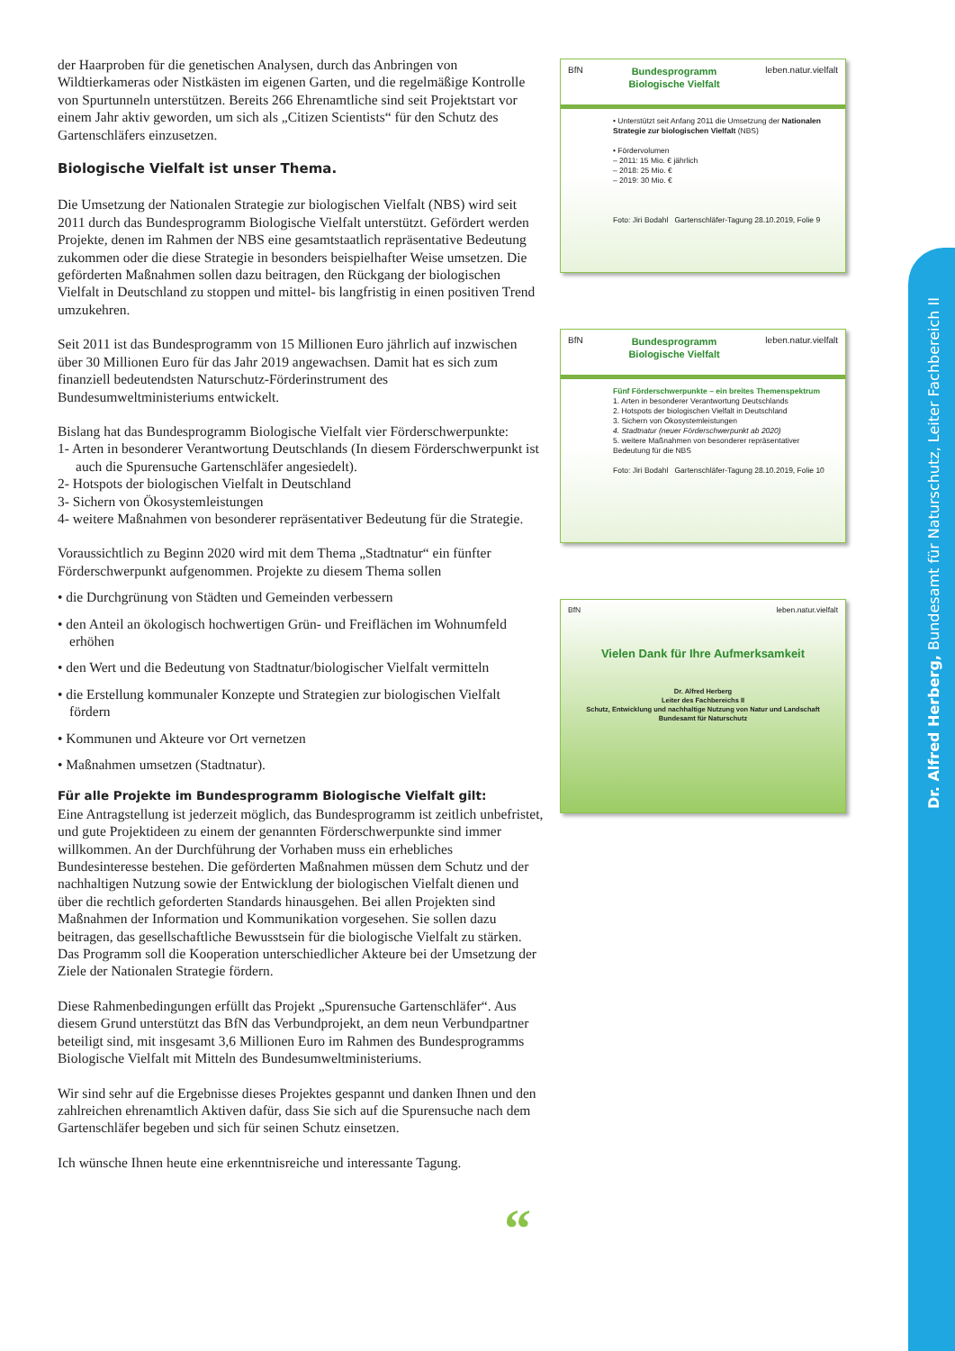der Haarproben für die genetischen Analysen, durch das Anbringen von Wildtierkameras oder Nistkästen im eigenen Garten, und die regelmäßige Kontrolle von Spurtunneln unterstützen. Bereits 266 Ehrenamtliche sind seit Projektstart vor einem Jahr aktiv geworden, um sich als „Citizen Scientists“ für den Schutz des Gartenschläfers einzusetzen.
Biologische Vielfalt ist unser Thema.
Die Umsetzung der Nationalen Strategie zur biologischen Vielfalt (NBS) wird seit 2011 durch das Bundesprogramm Biologische Vielfalt unterstützt. Gefördert werden Projekte, denen im Rahmen der NBS eine gesamtstaatlich repräsentative Bedeutung zukommen oder die diese Strategie in besonders beispielhafter Weise umsetzen. Die geförderten Maßnahmen sollen dazu beitragen, den Rückgang der biologischen Vielfalt in Deutschland zu stoppen und mittel- bis langfristig in einen positiven Trend umzukehren.
Seit 2011 ist das Bundesprogramm von 15 Millionen Euro jährlich auf inzwischen über 30 Millionen Euro für das Jahr 2019 angewachsen. Damit hat es sich zum finanziell bedeutendsten Naturschutz-Förderinstrument des Bundesumweltministeriums entwickelt.
Bislang hat das Bundesprogramm Biologische Vielfalt vier Förderschwerpunkte:
1- Arten in besonderer Verantwortung Deutschlands (In diesem Förderschwerpunkt ist auch die Spurensuche Gartenschläfer angesiedelt).
2- Hotspots der biologischen Vielfalt in Deutschland
3- Sichern von Ökosystemleistungen
4- weitere Maßnahmen von besonderer repräsentativer Bedeutung für die Strategie.
Voraussichtlich zu Beginn 2020 wird mit dem Thema „Stadtnatur“ ein fünfter Förderschwerpunkt aufgenommen. Projekte zu diesem Thema sollen
• die Durchgrünung von Städten und Gemeinden verbessern
• den Anteil an ökologisch hochwertigen Grün- und Freiflächen im Wohnumfeld erhöhen
• den Wert und die Bedeutung von Stadtnatur/biologischer Vielfalt vermitteln
• die Erstellung kommunaler Konzepte und Strategien zur biologischen Vielfalt fördern
• Kommunen und Akteure vor Ort vernetzen
• Maßnahmen umsetzen (Stadtnatur).
Für alle Projekte im Bundesprogramm Biologische Vielfalt gilt:
Eine Antragstellung ist jederzeit möglich, das Bundesprogramm ist zeitlich unbefristet, und gute Projektideen zu einem der genannten Förderschwerpunkte sind immer willkommen. An der Durchführung der Vorhaben muss ein erhebliches Bundesinteresse bestehen. Die geförderten Maßnahmen müssen dem Schutz und der nachhaltigen Nutzung sowie der Entwicklung der biologischen Vielfalt dienen und über die rechtlich geforderten Standards hinausgehen. Bei allen Projekten sind Maßnahmen der Information und Kommunikation vorgesehen. Sie sollen dazu beitragen, das gesellschaftliche Bewusstsein für die biologische Vielfalt zu stärken. Das Programm soll die Kooperation unterschiedlicher Akteure bei der Umsetzung der Ziele der Nationalen Strategie fördern.
Diese Rahmenbedingungen erfüllt das Projekt „Spurensuche Gartenschläfer“. Aus diesem Grund unterstützt das BfN das Verbundprojekt, an dem neun Verbundpartner beteiligt sind, mit insgesamt 3,6 Millionen Euro im Rahmen des Bundesprogramms Biologische Vielfalt mit Mitteln des Bundesumweltministeriums.
Wir sind sehr auf die Ergebnisse dieses Projektes gespannt und danken Ihnen und den zahlreichen ehrenamtlich Aktiven dafür, dass Sie sich auf die Spurensuche nach dem Gartenschläfer begeben und sich für seinen Schutz einsetzen.
Ich wünsche Ihnen heute eine erkenntnisreiche und interessante Tagung.
“
BfN Bundesprogramm
Biologische Vielfalt leben.natur.vielfalt
• Unterstützt seit Anfang 2011 die Umsetzung der Nationalen Strategie zur biologischen Vielfalt (NBS)
• Fördervolumen
– 2011: 15 Mio. € jährlich
– 2018: 25 Mio. €
– 2019: 30 Mio. €
Foto: Jiri Bodahl Gartenschläfer-Tagung 28.10.2019, Folie 9
BfN Bundesprogramm
Biologische Vielfalt leben.natur.vielfalt
Fünf Förderschwerpunkte – ein breites Themenspektrum
1. Arten in besonderer Verantwortung Deutschlands
2. Hotspots der biologischen Vielfalt in Deutschland
3. Sichern von Ökosystemleistungen
4. Stadtnatur (neuer Förderschwerpunkt ab 2020)
5. weitere Maßnahmen von besonderer repräsentativer Bedeutung für die NBS
Foto: Jiri Bodahl Gartenschläfer-Tagung 28.10.2019, Folie 10
BfN leben.natur.vielfalt
Vielen Dank für Ihre Aufmerksamkeit
Dr. Alfred Herberg
Leiter des Fachbereichs II
Schutz, Entwicklung und nachhaltige Nutzung von Natur und Landschaft
Bundesamt für Naturschutz
Dr. Alfred Herberg, Bundesamt für Naturschutz, Leiter Fachbereich II